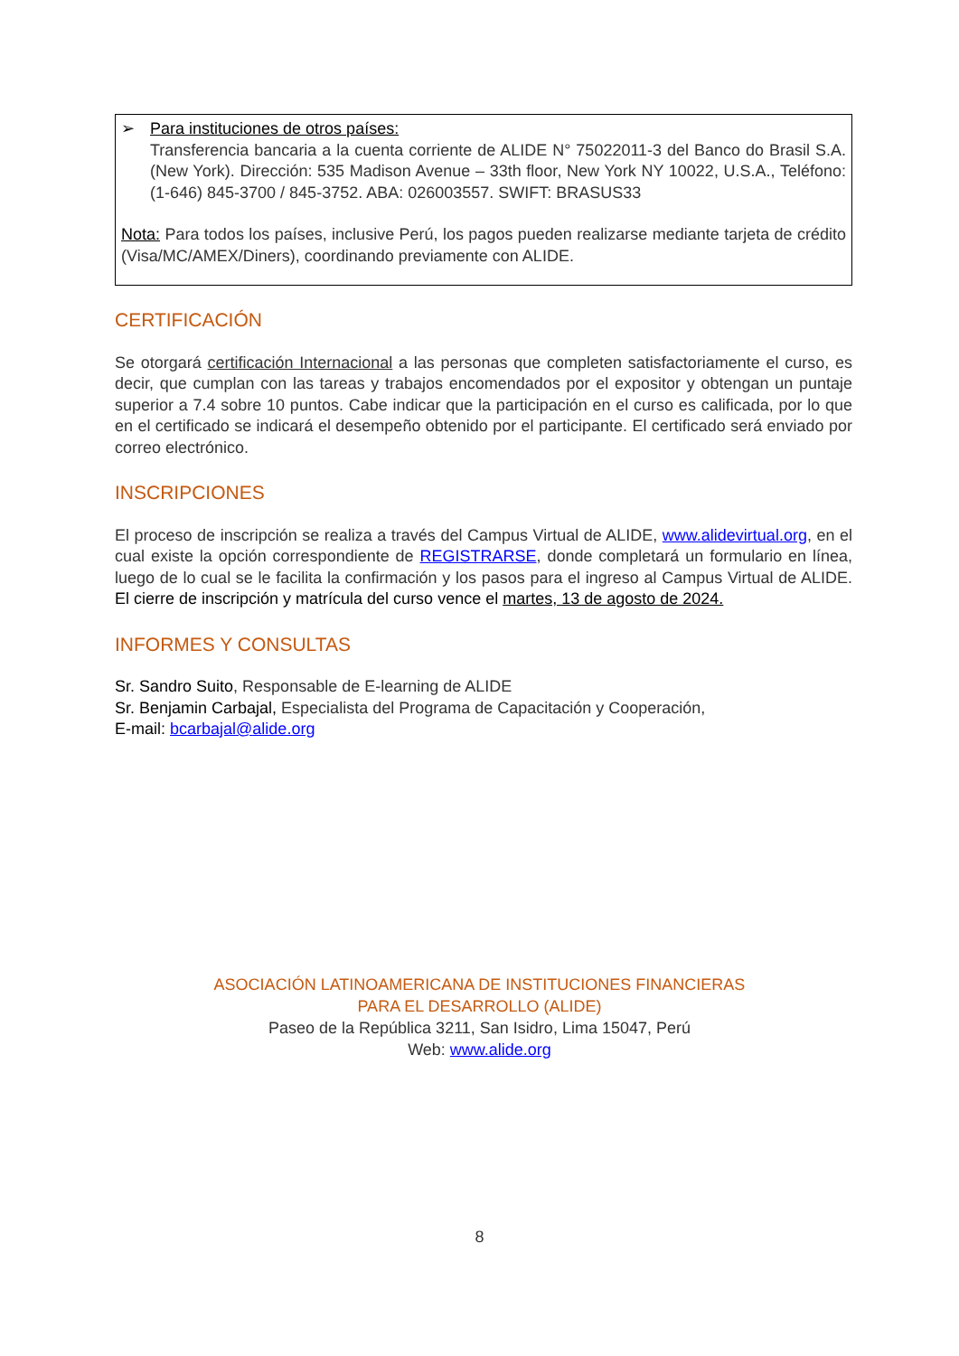➢ Para instituciones de otros países:
Transferencia bancaria a la cuenta corriente de ALIDE N° 75022011-3 del Banco do Brasil S.A. (New York). Dirección: 535 Madison Avenue – 33th floor, New York NY 10022, U.S.A., Teléfono: (1-646) 845-3700 / 845-3752. ABA: 026003557. SWIFT: BRASUS33
Nota: Para todos los países, inclusive Perú, los pagos pueden realizarse mediante tarjeta de crédito (Visa/MC/AMEX/Diners), coordinando previamente con ALIDE.
CERTIFICACIÓN
Se otorgará certificación Internacional a las personas que completen satisfactoriamente el curso, es decir, que cumplan con las tareas y trabajos encomendados por el expositor y obtengan un puntaje superior a 7.4 sobre 10 puntos. Cabe indicar que la participación en el curso es calificada, por lo que en el certificado se indicará el desempeño obtenido por el participante. El certificado será enviado por correo electrónico.
INSCRIPCIONES
El proceso de inscripción se realiza a través del Campus Virtual de ALIDE, www.alidevirtual.org, en el cual existe la opción correspondiente de REGISTRARSE, donde completará un formulario en línea, luego de lo cual se le facilita la confirmación y los pasos para el ingreso al Campus Virtual de ALIDE. El cierre de inscripción y matrícula del curso vence el martes, 13 de agosto de 2024.
INFORMES Y CONSULTAS
Sr. Sandro Suito, Responsable de E-learning de ALIDE
Sr. Benjamin Carbajal, Especialista del Programa de Capacitación y Cooperación,
E-mail: bcarbajal@alide.org
ASOCIACIÓN LATINOAMERICANA DE INSTITUCIONES FINANCIERAS
PARA EL DESARROLLO (ALIDE)
Paseo de la República 3211, San Isidro, Lima 15047, Perú
Web: www.alide.org
8